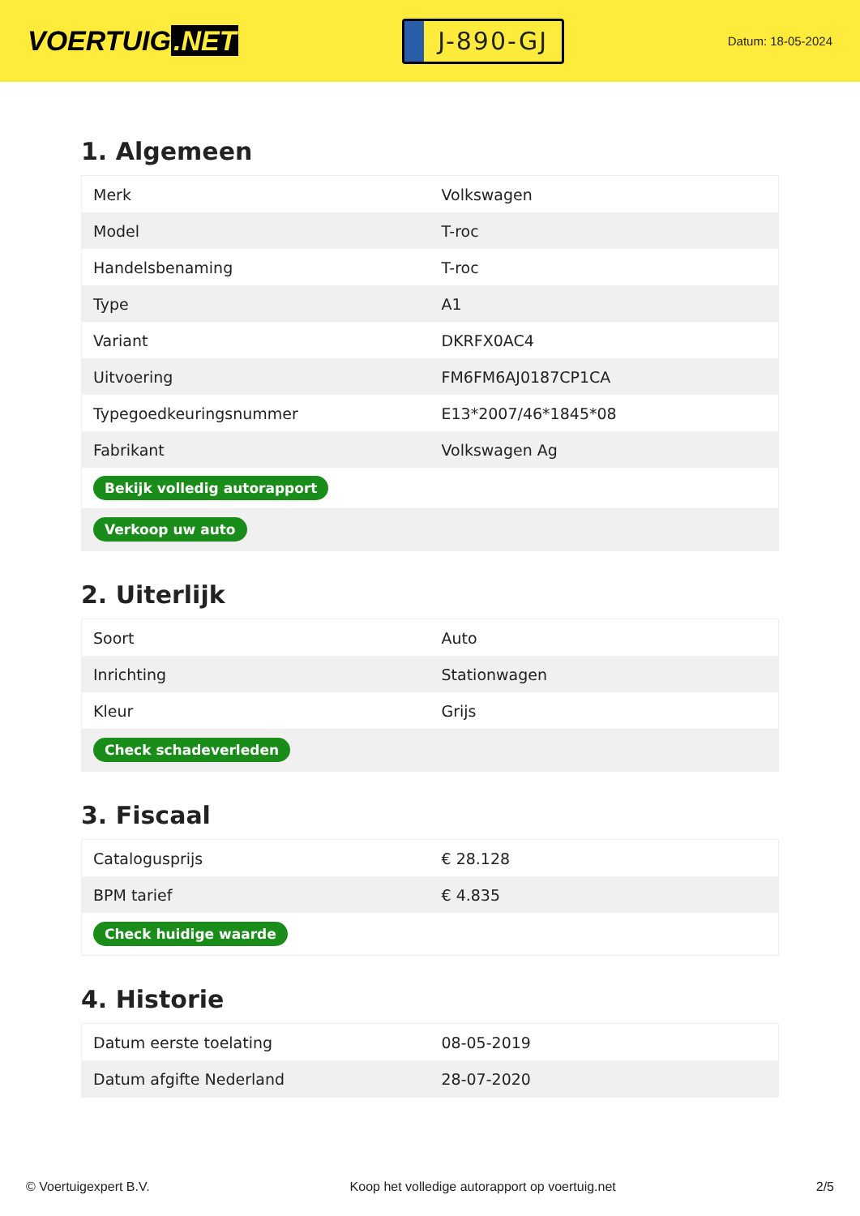VOERTUIG.NET
J-890-GJ
Datum: 18-05-2024
1. Algemeen
| Merk | Volkswagen |
| Model | T-roc |
| Handelsbenaming | T-roc |
| Type | A1 |
| Variant | DKRFX0AC4 |
| Uitvoering | FM6FM6AJ0187CP1CA |
| Typegoedkeuringsnummer | E13*2007/46*1845*08 |
| Fabrikant | Volkswagen Ag |
| Bekijk volledig autorapport | |
| Verkoop uw auto | |
2. Uiterlijk
| Soort | Auto |
| Inrichting | Stationwagen |
| Kleur | Grijs |
| Check schadeverleden | |
3. Fiscaal
| Catalogusprijs | € 28.128 |
| BPM tarief | € 4.835 |
| Check huidige waarde | |
4. Historie
| Datum eerste toelating | 08-05-2019 |
| Datum afgifte Nederland | 28-07-2020 |
© Voertuigexpert B.V. Koop het volledige autorapport op voertuig.net 2/5